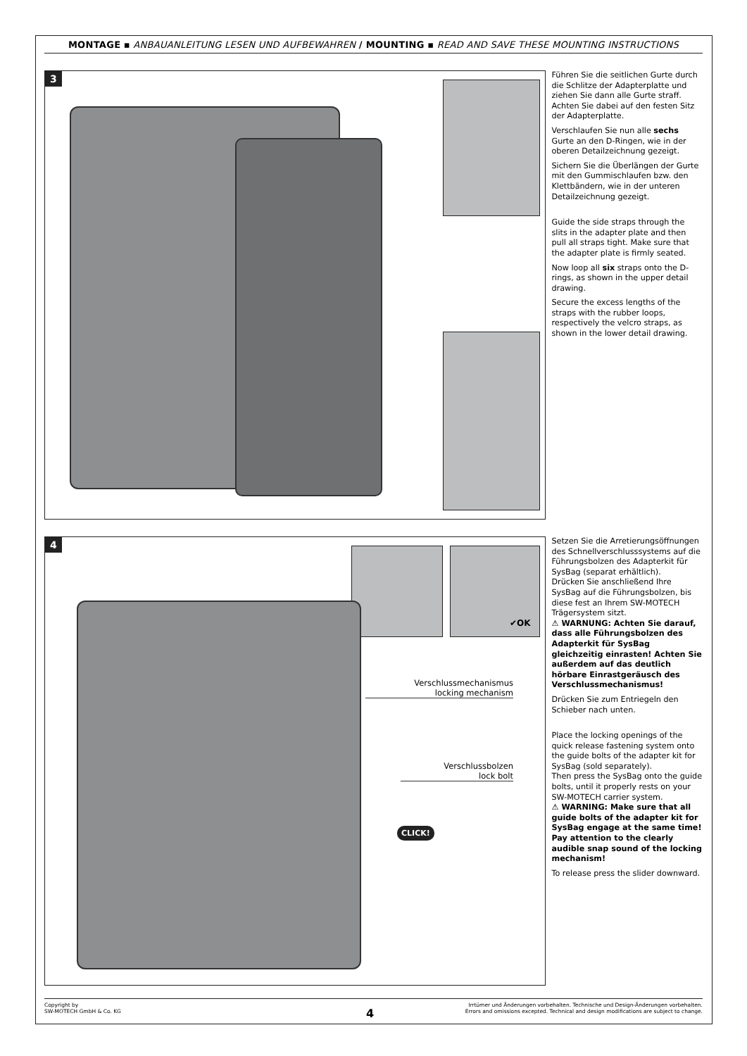MONTAGE ▪ ANBAUANLEITUNG LESEN UND AUFBEWAHREN / MOUNTING ▪ READ AND SAVE THESE MOUNTING INSTRUCTIONS
3
Führen Sie die seitlichen Gurte durch die Schlitze der Adapterplatte und ziehen Sie dann alle Gurte straff. Achten Sie dabei auf den festen Sitz der Adapterplatte.
Verschlaufen Sie nun alle sechs Gurte an den D-Ringen, wie in der oberen Detailzeichnung gezeigt.
Sichern Sie die Überlängen der Gurte mit den Gummischlaufen bzw. den Klettbändern, wie in der unteren Detailzeichnung gezeigt.
Guide the side straps through the slits in the adapter plate and then pull all straps tight. Make sure that the adapter plate is firmly seated.
Now loop all six straps onto the D-rings, as shown in the upper detail drawing.
Secure the excess lengths of the straps with the rubber loops, respectively the velcro straps, as shown in the lower detail drawing.
4
Verschlussmechanismus
locking mechanism
Verschlussbolzen
lock bolt
CLICK!
✔OK
Setzen Sie die Arretierungsöff­nungen des Schnellverschlusssy­stems auf die Führungsbolzen des Adapterkit für SysBag (separat erhältlich).
Drücken Sie anschließend Ihre SysBag auf die Führungsbolzen, bis diese fest an Ihrem SW-MOTECH Trägersystem sitzt.
⚠ WARNUNG: Achten Sie darauf, dass alle Führungsbolzen des Adapterkit für SysBag gleichzeitig einrasten! Achten Sie außerdem auf das deutlich hörbare Einrast­geräusch des Verschlussmecha­nismus!
Drücken Sie zum Entriegeln den Schieber nach unten.
Place the locking openings of the quick release fastening system onto the guide bolts of the adapter kit for SysBag (sold separately).
Then press the SysBag onto the guide bolts, until it properly rests on your SW-MOTECH carrier system.
⚠ WARNING: Make sure that all guide bolts of the adapter kit for SysBag engage at the same time! Pay attention to the clearly audible snap sound of the locking mechanism!
To release press the slider downward.
Copyright by
SW-MOTECH GmbH & Co. KG
Irrtümer und Änderungen vorbehalten. Technische und Design-Änderungen vorbehalten.
Errors and omissions excepted. Technical and design modifications are subject to change.
4